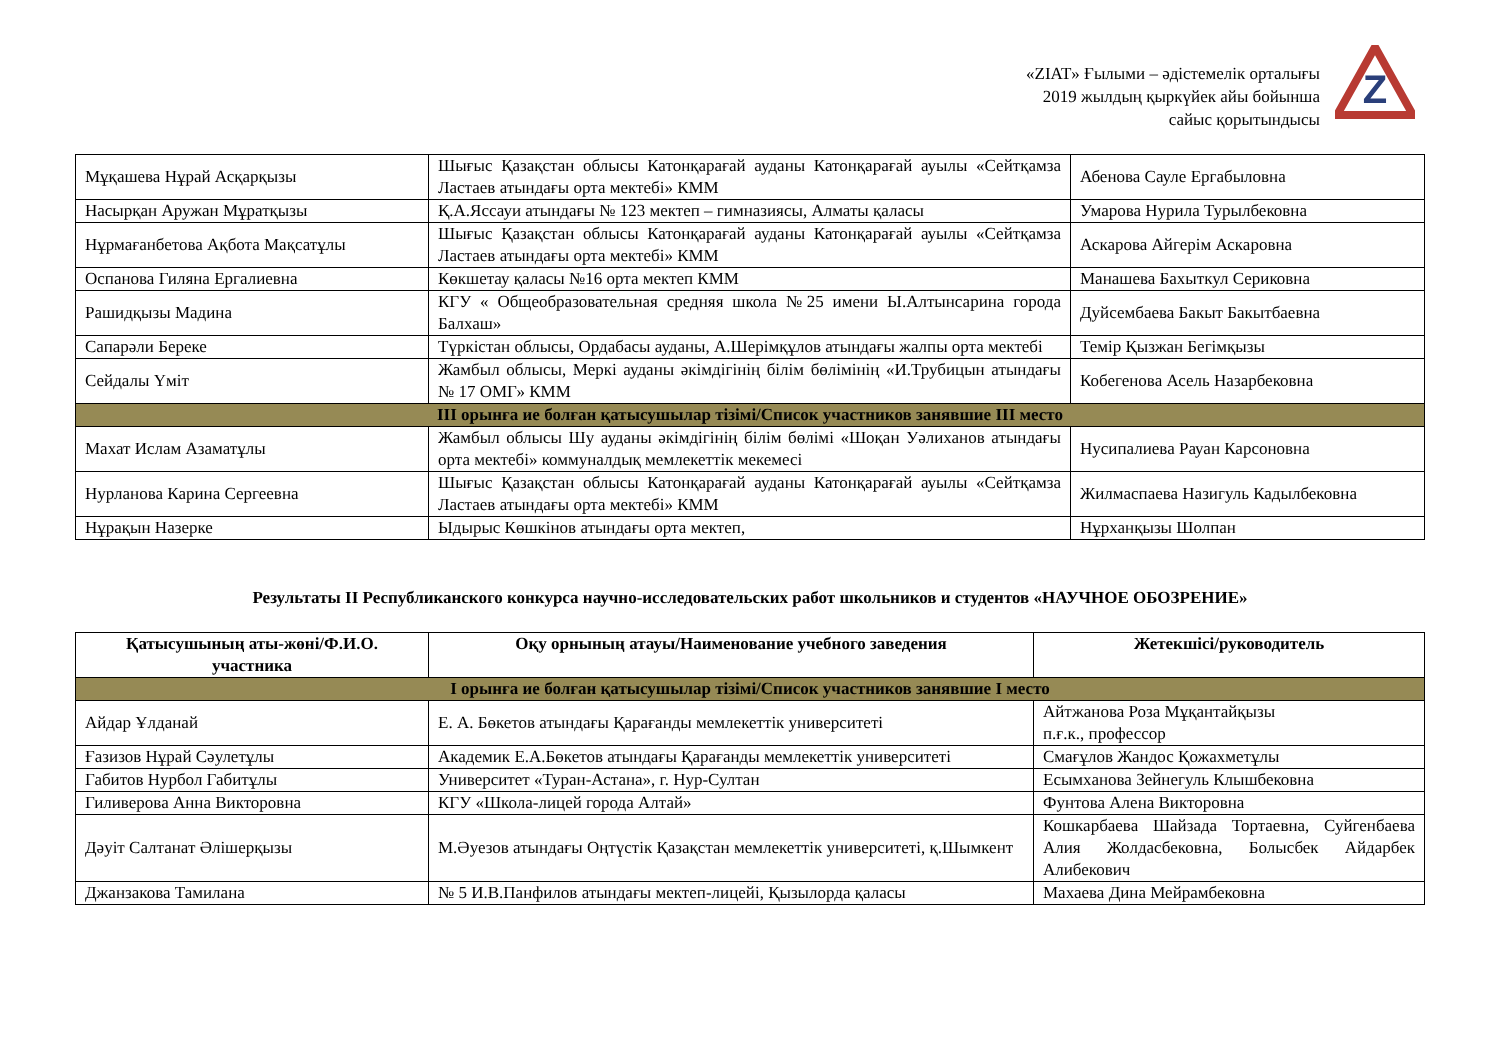«ZIAT» Ғылыми – әдістемелік орталығы
2019 жылдың қыркүйек айы бойынша
сайыс қорытындысы
Z
| Мұқашева Нұрай Асқарқызы | Шығыс Қазақстан облысы Катонқарағай ауданы Катонқарағай ауылы «Сейтқамза Ластаев атындағы орта мектебі» КММ | Абенова Сауле Ергабыловна |
| Насырқан Аружан Мұратқызы | Қ.А.Яссауи атындағы № 123 мектеп – гимназиясы, Алматы қаласы | Умарова Нурила Турылбековна |
| Нұрмағанбетова Ақбота Мақсатұлы | Шығыс Қазақстан облысы Катонқарағай ауданы Катонқарағай ауылы «Сейтқамза Ластаев атындағы орта мектебі» КММ | Аскарова Айгерім Аскаровна |
| Оспанова Гиляна Ергалиевна | Көкшетау қаласы №16 орта мектеп КММ | Манашева Бахыткул Сериковна |
| Рашидқызы Мадина | КГУ « Общеобразовательная средняя школа №25 имени Ы.Алтынсарина города Балхаш» | Дуйсембаева Бакыт Бакытбаевна |
| Сапарәли Береке | Түркістан облысы, Ордабасы ауданы, А.Шерімқұлов атындағы жалпы орта мектебі | Темір Қызжан Бегімқызы |
| Сейдалы Үміт | Жамбыл облысы, Меркі ауданы әкімдігінің білім бөлімінің «И.Трубицын атындағы № 17 ОМГ» КММ | Кобегенова Асель Назарбековна |
| ІІІ орынға ие болған қатысушылар тізімі/Список участников занявшие ІІІ место | | |
| Махат Ислам Азаматұлы | Жамбыл облысы Шу ауданы әкімдігінің білім бөлімі «Шоқан Уәлиханов атындағы орта мектебі» коммуналдық мемлекеттік мекемесі | Нусипалиева Рауан Карсоновна |
| Нурланова Карина Сергеевна | Шығыс Қазақстан облысы Катонқарағай ауданы Катонқарағай ауылы «Сейтқамза Ластаев атындағы орта мектебі» КММ | Жилмаспаева Назигуль Кадылбековна |
| Нұрақын Назерке | Ыдырыс Көшкінов атындағы орта мектеп, | Нұрханқызы Шолпан |
Результаты ІІ Республиканского конкурса научно-исследовательских работ школьников и студентов «НАУЧНОЕ ОБОЗРЕНИЕ»
| Қатысушының аты-жөні/Ф.И.О. участника | Оқу орнының атауы/Наименование учебного заведения | Жетекшісі/руководитель |
| --- | --- | --- |
| І орынға ие болған қатысушылар тізімі/Список участников занявшие І место | | |
| Айдар Ұлданай | Е. А. Бөкетов атындағы Қарағанды мемлекеттік университеті | Айтжанова Роза Мұқантайқызы п.ғ.к., профессор |
| Ғазизов Нұрай Сәулетұлы | Академик Е.А.Бөкетов атындағы Қарағанды мемлекеттік университеті | Смағұлов Жандос Қожахметұлы |
| Габитов Нурбол Габитұлы | Университет «Туран-Астана», г. Нур-Султан | Есымханова Зейнегуль Клышбековна |
| Гиливерова Анна Викторовна | КГУ «Школа-лицей города Алтай» | Фунтова Алена Викторовна |
| Дәуіт Салтанат Әлішерқызы | М.Әуезов атындағы Оңтүстік Қазақстан мемлекеттік университеті, қ.Шымкент | Кошкарбаева Шайзада Тортаевна, Суйгенбаева Алия Жолдасбековна, Болысбек Айдарбек Алибекович |
| Джанзакова Тамилана | № 5 И.В.Панфилов атындағы мектеп-лицейі, Қызылорда қаласы | Махаева Дина Мейрамбековна |